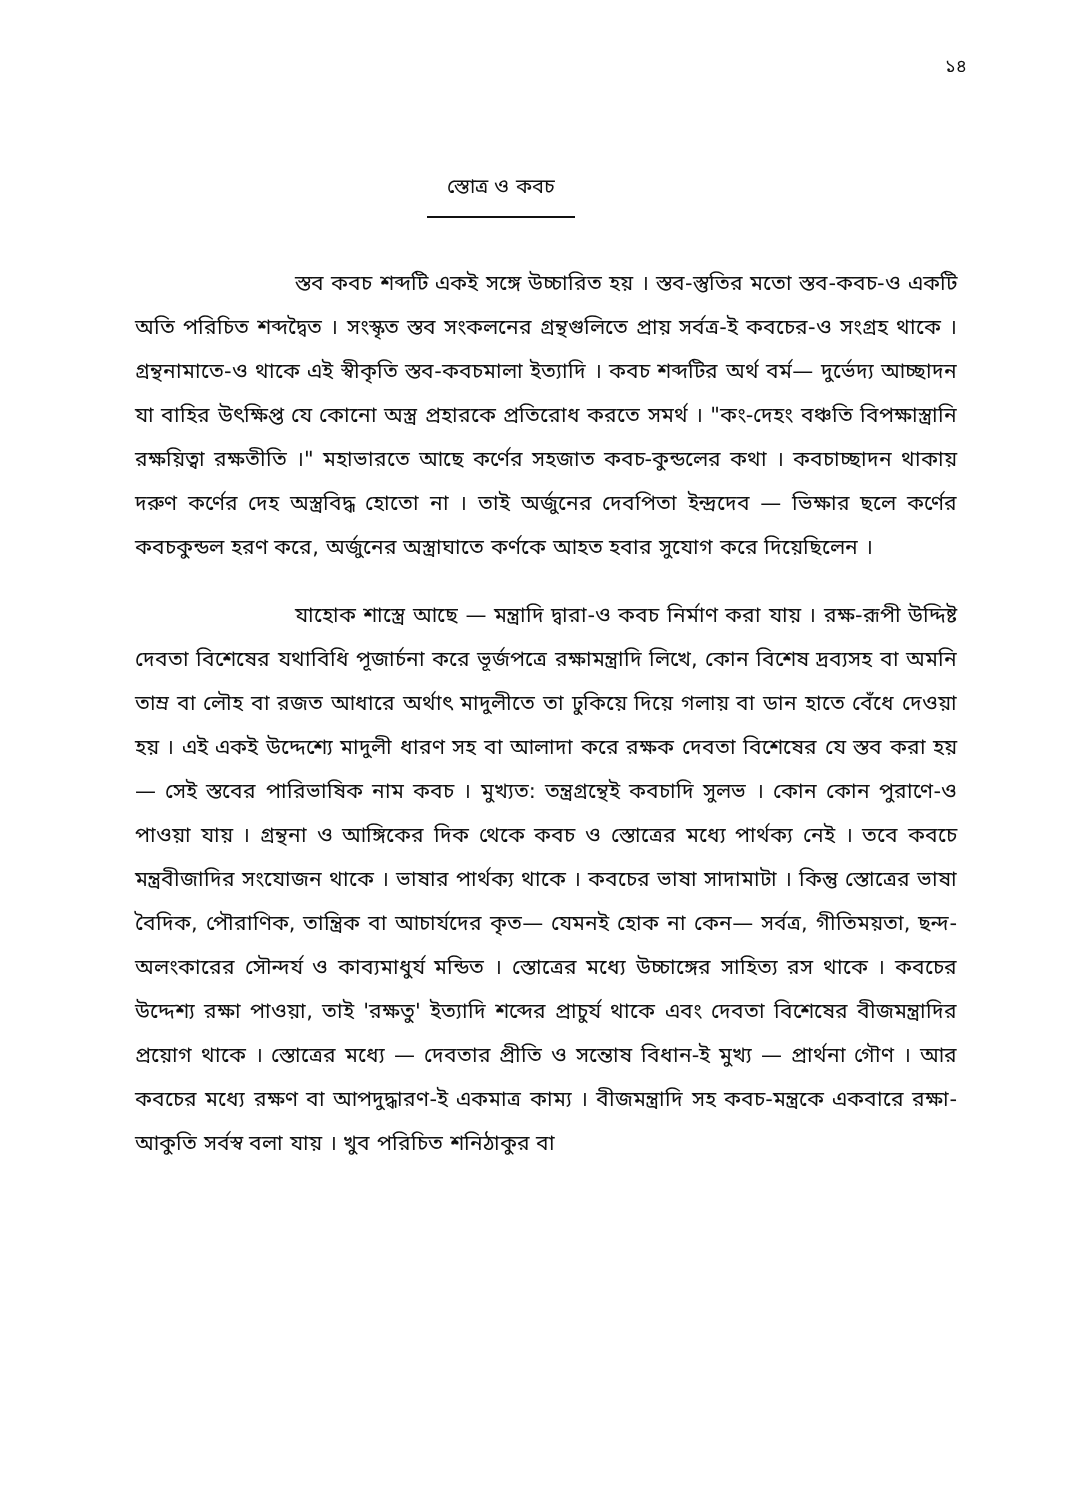১৪
স্তোত্র ও কবচ
স্তব কবচ শব্দটি একই সঙ্গে উচ্চারিত হয় । স্তব-স্তুতির মতো স্তব-কবচ-ও একটি অতি পরিচিত শব্দদ্বৈত । সংস্কৃত স্তব সংকলনের গ্রন্থগুলিতে প্রায় সর্বত্র-ই কবচের-ও সংগ্রহ থাকে । গ্রন্থনামাতে-ও থাকে এই স্বীকৃতি স্তব-কবচমালা ইত্যাদি । কবচ শব্দটির অর্থ বর্ম— দুর্ভেদ্য আচ্ছাদন যা বাহির উৎক্ষিপ্ত যে কোনো অস্ত্র প্রহারকে প্রতিরোধ করতে সমর্থ । "কং-দেহং বঞ্চতি বিপক্ষাস্ত্রানি রক্ষয়িত্বা রক্ষতীতি ।" মহাভারতে আছে কর্ণের সহজাত কবচ-কুন্ডলের কথা । কবচাচ্ছাদন থাকায় দরুণ কর্ণের দেহ অস্ত্রবিদ্ধ হোতো না । তাই অর্জুনের দেবপিতা ইন্দ্রদেব — ভিক্ষার ছলে কর্ণের কবচকুন্ডল হরণ করে, অর্জুনের অস্ত্রাঘাতে কর্ণকে আহত হবার সুযোগ করে দিয়েছিলেন ।
যাহোক শাস্ত্রে আছে — মন্ত্রাদি দ্বারা-ও কবচ নির্মাণ করা যায় । রক্ষ-রূপী উদ্দিষ্ট দেবতা বিশেষের যথাবিধি পূজার্চনা করে ভূর্জপত্রে রক্ষামন্ত্রাদি লিখে, কোন বিশেষ দ্রব্যসহ বা অমনি তাম্র বা লৌহ বা রজত আধারে অর্থাৎ মাদুলীতে তা ঢুকিয়ে দিয়ে গলায় বা ডান হাতে বেঁধে দেওয়া হয় । এই একই উদ্দেশ্যে মাদুলী ধারণ সহ বা আলাদা করে রক্ষক দেবতা বিশেষের যে স্তব করা হয় — সেই স্তবের পারিভাষিক নাম কবচ । মুখ্যত: তন্ত্রগ্রন্থেই কবচাদি সুলভ । কোন কোন পুরাণে-ও পাওয়া যায় । গ্রন্থনা ও আঙ্গিকের দিক থেকে কবচ ও স্তোত্রের মধ্যে পার্থক্য নেই । তবে কবচে মন্ত্রবীজাদির সংযোজন থাকে । ভাষার পার্থক্য থাকে । কবচের ভাষা সাদামাটা । কিন্তু স্তোত্রের ভাষা বৈদিক, পৌরাণিক, তান্ত্রিক বা আচার্যদের কৃত— যেমনই হোক না কেন— সর্বত্র, গীতিময়তা, ছন্দ-অলংকারের সৌন্দর্য ও কাব্যমাধুর্য মন্ডিত । স্তোত্রের মধ্যে উচ্চাঙ্গের সাহিত্য রস থাকে । কবচের উদ্দেশ্য রক্ষা পাওয়া, তাই 'রক্ষতু' ইত্যাদি শব্দের প্রাচুর্য থাকে এবং দেবতা বিশেষের বীজমন্ত্রাদির প্রয়োগ থাকে । স্তোত্রের মধ্যে — দেবতার প্রীতি ও সন্তোষ বিধান-ই মুখ্য — প্রার্থনা গৌণ । আর কবচের মধ্যে রক্ষণ বা আপদুদ্ধারণ-ই একমাত্র কাম্য । বীজমন্ত্রাদি সহ কবচ-মন্ত্রকে একবারে রক্ষা-আকুতি সর্বস্ব বলা যায় । খুব পরিচিত শনিঠাকুর বা